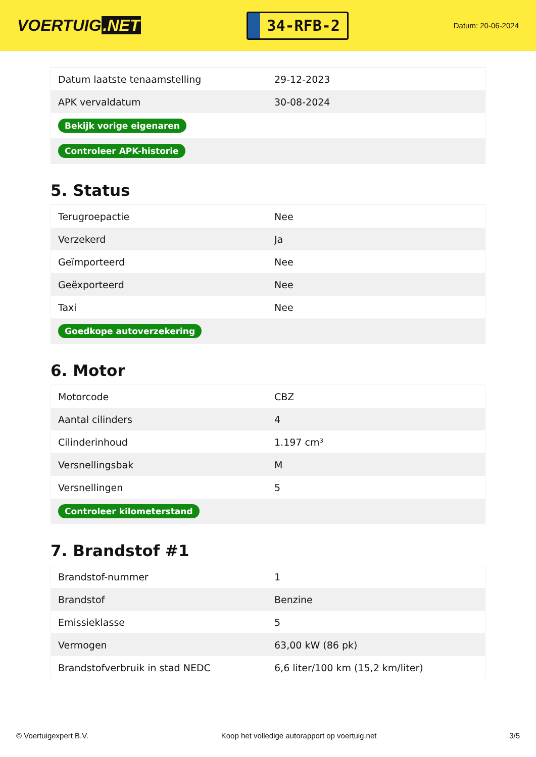VOERTUIG.NET
34-RFB-2
Datum: 20-06-2024
| Datum laatste tenaamstelling | 29-12-2023 |
| APK vervaldatum | 30-08-2024 |
| Bekijk vorige eigenaren | |
| Controleer APK-historie | |
5. Status
| Terugroepactie | Nee |
| Verzekerd | Ja |
| Geïmporteerd | Nee |
| Geëxporteerd | Nee |
| Taxi | Nee |
| Goedkope autoverzekering | |
6. Motor
| Motorcode | CBZ |
| Aantal cilinders | 4 |
| Cilinderinhoud | 1.197 cm³ |
| Versnellingsbak | M |
| Versnellingen | 5 |
| Controleer kilometerstand | |
7. Brandstof #1
| Brandstof-nummer | 1 |
| Brandstof | Benzine |
| Emissieklasse | 5 |
| Vermogen | 63,00 kW (86 pk) |
| Brandstofverbruik in stad NEDC | 6,6 liter/100 km (15,2 km/liter) |
© Voertuigexpert B.V. Koop het volledige autorapport op voertuig.net 3/5